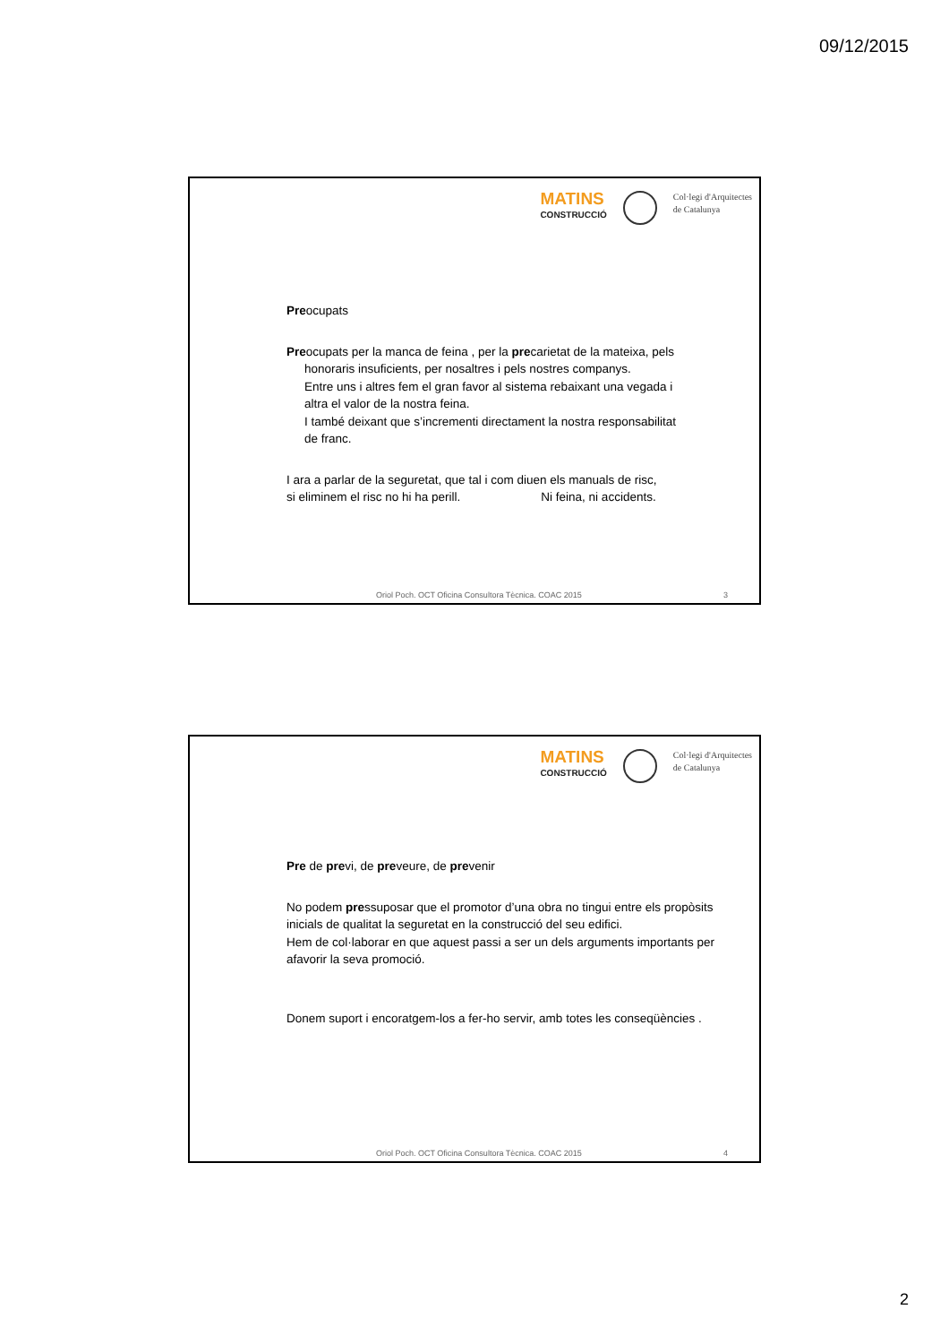09/12/2015
MATINS
CONSTRUCCIÓ
Col·legi d'Arquitectes
de Catalunya
Preocupats
Preocupats per la manca de feina , per la precarietat de la mateixa, pels
honoraris insuficients, per nosaltres i pels nostres companys.
Entre uns i altres fem el gran favor al sistema rebaixant una vegada i
altra el valor de la nostra feina.
I també deixant que s’incrementi directament la nostra responsabilitat
de franc.
I ara a parlar de la seguretat, que tal i com diuen els manuals de risc,
si eliminem el risc no hi ha perill. Ni feina, ni accidents.
Oriol Poch. OCT Oficina Consultora Tècnica. COAC 2015 3
MATINS
CONSTRUCCIÓ
Col·legi d'Arquitectes
de Catalunya
Pre de previ, de preveure, de prevenir
No podem pressuposar que el promotor d’una obra no tingui entre els propòsits inicials de qualitat la seguretat en la construcció del seu edifici.
Hem de col·laborar en que aquest passi a ser un dels arguments importants per afavorir la seva promoció.
Donem suport i encoratgem-los a fer-ho servir, amb totes les conseqüències .
Oriol Poch. OCT Oficina Consultora Tècnica. COAC 2015 4
2